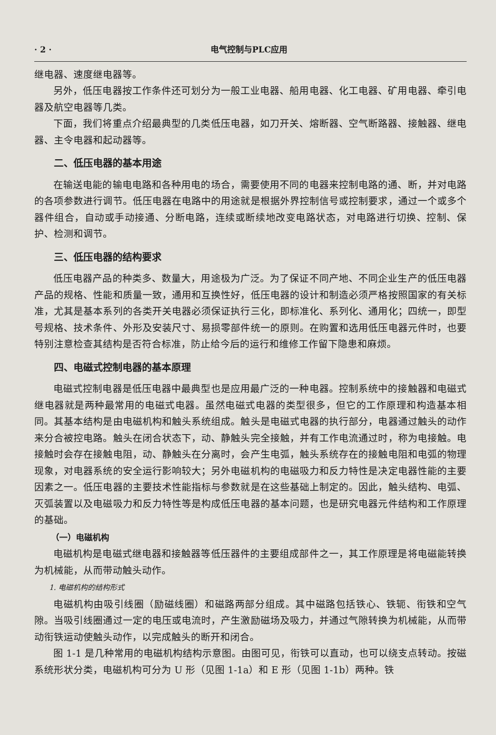· 2 · 电气控制与PLC应用
继电器、速度继电器等。
另外，低压电器按工作条件还可划分为一般工业电器、船用电器、化工电器、矿用电器、牵引电器及航空电器等几类。
下面，我们将重点介绍最典型的几类低压电器，如刀开关、熔断器、空气断路器、接触器、继电器、主令电器和起动器等。
二、低压电器的基本用途
在输送电能的输电电路和各种用电的场合，需要使用不同的电器来控制电路的通、断，并对电路的各项参数进行调节。低压电器在电路中的用途就是根据外界控制信号或控制要求，通过一个或多个器件组合，自动或手动接通、分断电路，连续或断续地改变电路状态，对电路进行切换、控制、保护、检测和调节。
三、低压电器的结构要求
低压电器产品的种类多、数量大，用途极为广泛。为了保证不同产地、不同企业生产的低压电器产品的规格、性能和质量一致，通用和互换性好，低压电器的设计和制造必须严格按照国家的有关标准，尤其是基本系列的各类开关电器必须保证执行三化，即标准化、系列化、通用化；四统一，即型号规格、技术条件、外形及安装尺寸、易损零部件统一的原则。在购置和选用低压电器元件时，也要特别注意检查其结构是否符合标准，防止给今后的运行和维修工作留下隐患和麻烦。
四、电磁式控制电器的基本原理
电磁式控制电器是低压电器中最典型也是应用最广泛的一种电器。控制系统中的接触器和电磁式继电器就是两种最常用的电磁式电器。虽然电磁式电器的类型很多，但它的工作原理和构造基本相同。其基本结构是由电磁机构和触头系统组成。触头是电磁式电器的执行部分，电器通过触头的动作来分合被控电路。触头在闭合状态下，动、静触头完全接触，并有工作电流通过时，称为电接触。电接触时会存在接触电阻，动、静触头在分离时，会产生电弧，触头系统存在的接触电阻和电弧的物理现象，对电器系统的安全运行影响较大；另外电磁机构的电磁吸力和反力特性是决定电器性能的主要因素之一。低压电器的主要技术性能指标与参数就是在这些基础上制定的。因此，触头结构、电弧、灭弧装置以及电磁吸力和反力特性等是构成低压电器的基本问题，也是研究电器元件结构和工作原理的基础。
（一）电磁机构
电磁机构是电磁式继电器和接触器等低压器件的主要组成部件之一，其工作原理是将电磁能转换为机械能，从而带动触头动作。
1. 电磁机构的结构形式
电磁机构由吸引线圈（励磁线圈）和磁路两部分组成。其中磁路包括铁心、铁轭、衔铁和空气隙。当吸引线圈通过一定的电压或电流时，产生激励磁场及吸力，并通过气隙转换为机械能，从而带动衔铁运动使触头动作，以完成触头的断开和闭合。
图 1-1 是几种常用的电磁机构结构示意图。由图可见，衔铁可以直动，也可以绕支点转动。按磁系统形状分类，电磁机构可分为 U 形（见图 1-1a）和 E 形（见图 1-1b）两种。铁